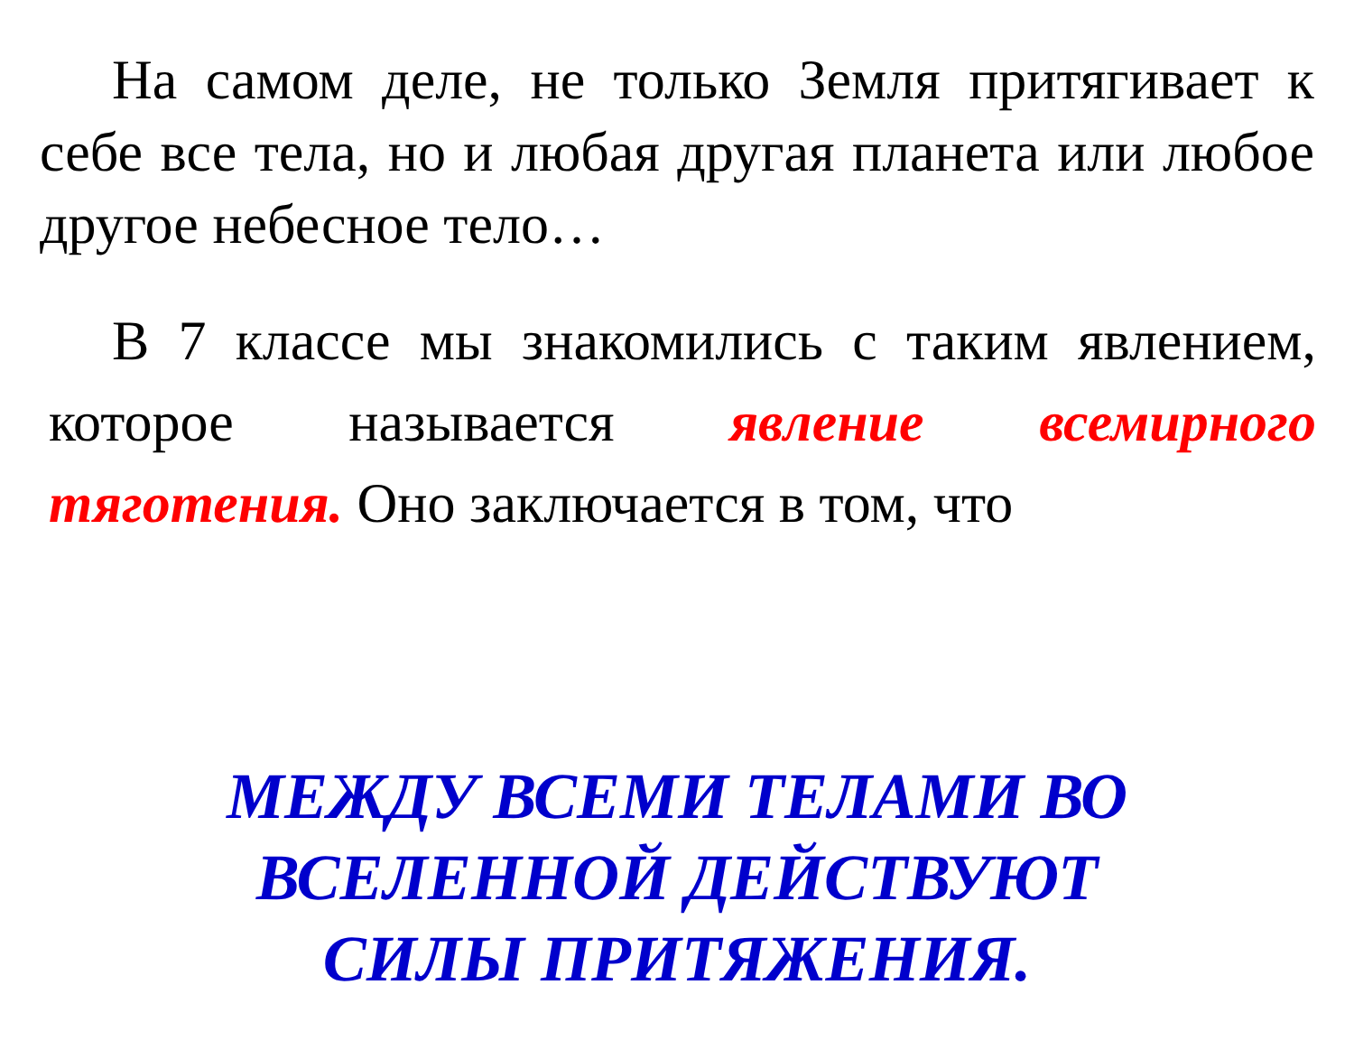На самом деле, не только Земля притягивает к себе все тела, но и любая другая планета или любое другое небесное тело…
В 7 классе мы знакомились с таким явлением, которое называется явление всемирного тяготения. Оно заключается в том, что
МЕЖДУ ВСЕМИ ТЕЛАМИ ВО
ВСЕЛЕННОЙ ДЕЙСТВУЮТ
СИЛЫ ПРИТЯЖЕНИЯ.